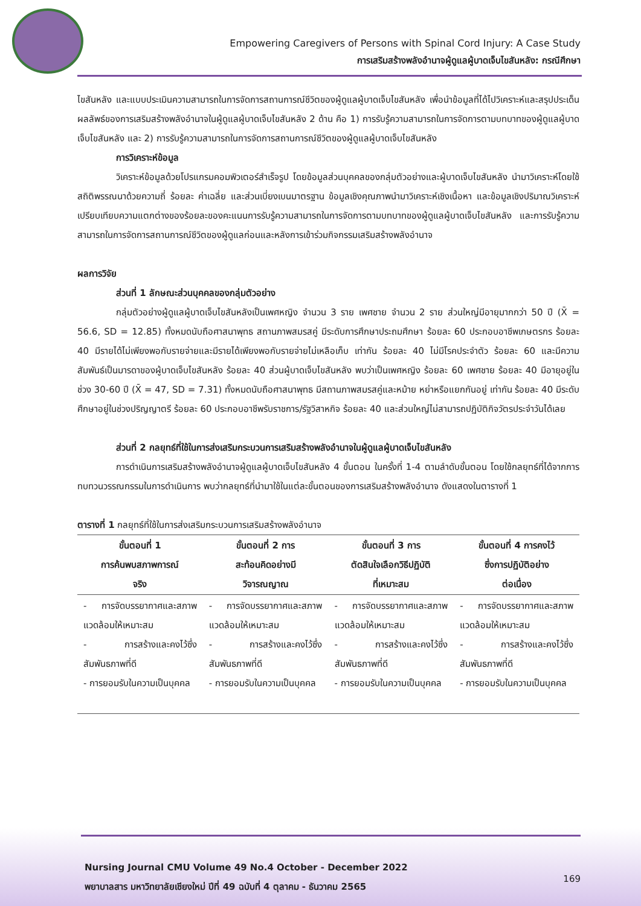Empowering Caregivers of Persons with Spinal Cord Injury: A Case Study
การเสริมสร้างพลังอำนาจผู้ดูแลผู้บาดเจ็บไขสันหลัง: กรณีศึกษา
ไขสันหลัง และแบบประเมินความสามารถในการจัดการสถานการณ์ชีวิตของผู้ดูแลผู้บาดเจ็บไขสันหลัง เพื่อนำข้อมูลที่ได้ไปวิเคราะห์และสรุปประเด็นผลลัพธ์ของการเสริมสร้างพลังอำนาจในผู้ดูแลผู้บาดเจ็บไขสันหลัง 2 ด้าน คือ 1) การรับรู้ความสามารถในการจัดการตามบทบาทของผู้ดูแลผู้บาดเจ็บไขสันหลัง และ 2) การรับรู้ความสามารถในการจัดการสถานการณ์ชีวิตของผู้ดูแลผู้บาดเจ็บไขสันหลัง
การวิเคราะห์ข้อมูล
วิเคราะห์ข้อมูลด้วยโปรแกรมคอมพิวเตอร์สำเร็จรูป โดยข้อมูลส่วนบุคคลของกลุ่มตัวอย่างและผู้บาดเจ็บไขสันหลัง นำมาวิเคราะห์โดยใช้สถิติพรรณนาด้วยความถี่ ร้อยละ ค่าเฉลี่ย และส่วนเบี่ยงเบนมาตรฐาน ข้อมูลเชิงคุณภาพนำมาวิเคราะห์เชิงเนื้อหา และข้อมูลเชิงปริมาณวิเคราะห์เปรียบเทียบความแตกต่างของร้อยละของคะแนนการรับรู้ความสามารถในการจัดการตามบทบาทของผู้ดูแลผู้บาดเจ็บไขสันหลัง และการรับรู้ความสามารถในการจัดการสถานการณ์ชีวิตของผู้ดูแลก่อนและหลังการเข้าร่วมกิจกรรมเสริมสร้างพลังอำนาจ
ผลการวิจัย
ส่วนที่ 1 ลักษณะส่วนบุคคลของกลุ่มตัวอย่าง
กลุ่มตัวอย่างผู้ดูแลผู้บาดเจ็บไขสันหลังเป็นเพศหญิง จำนวน 3 ราย เพศชาย จำนวน 2 ราย ส่วนใหญ่มีอายุมากกว่า 50 ปี (X̄ = 56.6, SD = 12.85) ทั้งหมดนับถือศาสนาพุทธ สถานภาพสมรสคู่ มีระดับการศึกษาประถมศึกษา ร้อยละ 60 ประกอบอาชีพเกษตรกร ร้อยละ 40 มีรายได้ไม่เพียงพอกับรายจ่ายและมีรายได้เพียงพอกับรายจ่ายไม่เหลือเก็บ เท่ากัน ร้อยละ 40 ไม่มีโรคประจำตัว ร้อยละ 60 และมีความสัมพันธ์เป็นมารดาของผู้บาดเจ็บไขสันหลัง ร้อยละ 40 ส่วนผู้บาดเจ็บไขสันหลัง พบว่าเป็นเพศหญิง ร้อยละ 60 เพศชาย ร้อยละ 40 มีอายุอยู่ในช่วง 30-60 ปี (X̄ = 47, SD = 7.31) ทั้งหมดนับถือศาสนาพุทธ มีสถานภาพสมรสคู่และหม้าย หย่าหรือแยกกันอยู่ เท่ากัน ร้อยละ 40 มีระดับศึกษาอยู่ในช่วงปริญญาตรี ร้อยละ 60 ประกอบอาชีพรับราชการ/รัฐวิสาหกิจ ร้อยละ 40 และส่วนใหญ่ไม่สามารถปฏิบัติกิจวัตรประจำวันได้เลย
ส่วนที่ 2 กลยุทธ์ที่ใช้ในการส่งเสริมกระบวนการเสริมสร้างพลังอำนาจในผู้ดูแลผู้บาดเจ็บไขสันหลัง
การดำเนินการเสริมสร้างพลังอำนาจผู้ดูแลผู้บาดเจ็บไขสันหลัง 4 ขั้นตอน ในครั้งที่ 1-4 ตามลำดับขั้นตอน โดยใช้กลยุทธ์ที่ได้จากการทบทวนวรรณกรรมในการดำเนินการ พบว่ากลยุทธ์ที่นำมาใช้ในแต่ละขั้นตอนของการเสริมสร้างพลังอำนาจ ดังแสดงในตารางที่ 1
ตารางที่ 1 กลยุทธ์ที่ใช้ในการส่งเสริมกระบวนการเสริมสร้างพลังอำนาจ
| ขั้นตอนที่ 1 การค้นพบสภาพการณ์ จริง | ขั้นตอนที่ 2 การ สะท้อนคิดอย่างมี วิจารณญาณ | ขั้นตอนที่ 3 การ ตัดสินใจเลือกวิธีปฏิบัติ ที่เหมาะสม | ขั้นตอนที่ 4 การคงไว้ ซึ่งการปฏิบัติอย่าง ต่อเนื่อง |
| --- | --- | --- | --- |
| - การจัดบรรยากาศและสภาพแวดล้อมให้เหมาะสม - การสร้างและคงไว้ซึ่งสัมพันธภาพที่ดี - การยอมรับในความเป็นบุคคล | - การจัดบรรยากาศและสภาพแวดล้อมให้เหมาะสม - การสร้างและคงไว้ซึ่งสัมพันธภาพที่ดี - การยอมรับในความเป็นบุคคล | - การจัดบรรยากาศและสภาพแวดล้อมให้เหมาะสม - การสร้างและคงไว้ซึ่งสัมพันธภาพที่ดี - การยอมรับในความเป็นบุคคล | - การจัดบรรยากาศและสภาพแวดล้อมให้เหมาะสม - การสร้างและคงไว้ซึ่งสัมพันธภาพที่ดี - การยอมรับในความเป็นบุคคล |
Nursing Journal CMU Volume 49 No.4 October - December 2022
พยาบาลสาร มหาวิทยาลัยเชียงใหม่ ปีที่ 49 ฉบับที่ 4 ตุลาคม - ธันวาคม 2565
169